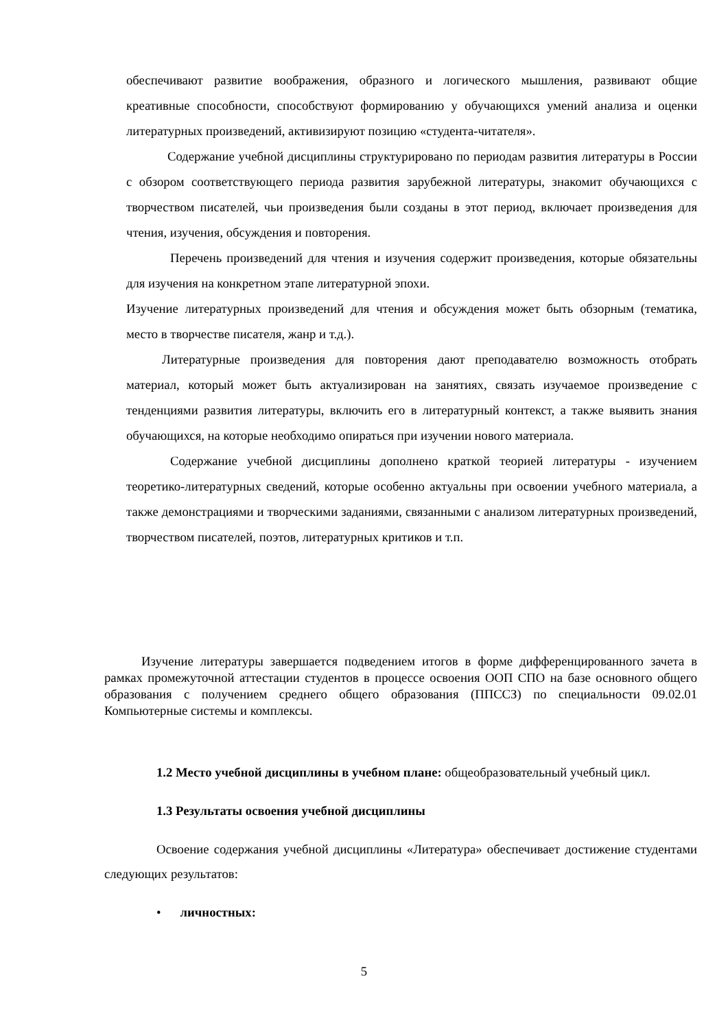обеспечивают развитие воображения, образного и логического мышления, развивают общие креативные способности, способствуют формированию у обучающихся умений анализа и оценки литературных произведений, активизируют позицию «студента-читателя».
Содержание учебной дисциплины структурировано по периодам развития литературы в России с обзором соответствующего периода развития зарубежной литературы, знакомит обучающихся с творчеством писателей, чьи произведения были созданы в этот период, включает произведения для чтения, изучения, обсуждения и повторения.
Перечень произведений для чтения и изучения содержит произведения, которые обязательны для изучения на конкретном этапе литературной эпохи.
Изучение литературных произведений для чтения и обсуждения может быть обзорным (тематика, место в творчестве писателя, жанр и т.д.).
Литературные произведения для повторения дают преподавателю возможность отобрать материал, который может быть актуализирован на занятиях, связать изучаемое произведение с тенденциями развития литературы, включить его в литературный контекст, а также выявить знания обучающихся, на которые необходимо опираться при изучении нового материала.
Содержание учебной дисциплины дополнено краткой теорией литературы - изучением теоретико-литературных сведений, которые особенно актуальны при освоении учебного материала, а также демонстрациями и творческими заданиями, связанными с анализом литературных произведений, творчеством писателей, поэтов, литературных критиков и т.п.
Изучение литературы завершается подведением итогов в форме дифференцированного зачета в рамках промежуточной аттестации студентов в процессе освоения ООП СПО на базе основного общего образования с получением среднего общего образования (ППССЗ) по специальности 09.02.01 Компьютерные системы и комплексы.
1.2 Место учебной дисциплины в учебном плане: общеобразовательный учебный цикл.
1.3 Результаты освоения учебной дисциплины
Освоение содержания учебной дисциплины «Литература» обеспечивает достижение студентами следующих результатов:
• личностных:
5